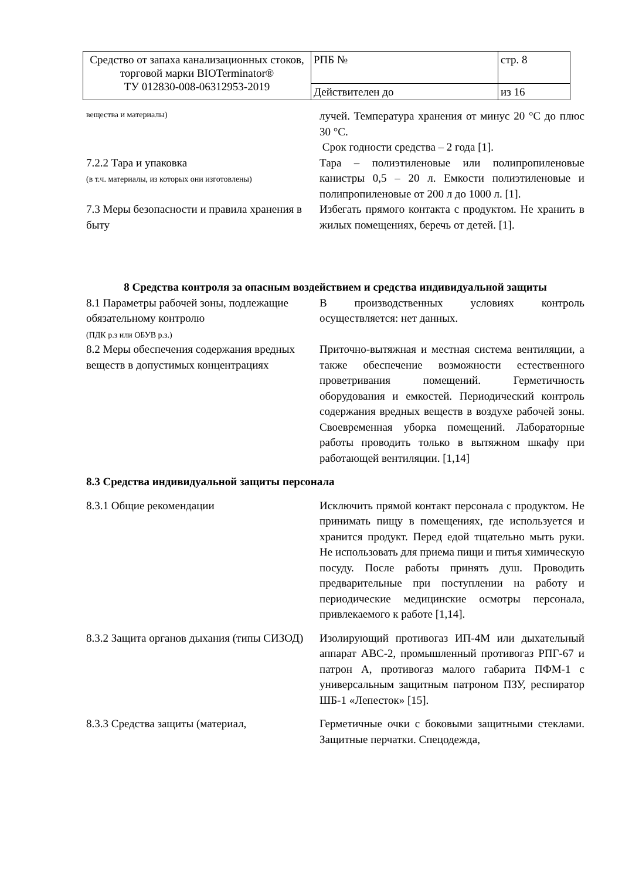| Средство от запаха канализационных стоков, торговой марки BIOTerminator® ТУ 012830-008-06312953-2019 | РПБ № | стр. 8 |
| | Действителен до | из 16 |
вещества и материалы)
лучей. Температура хранения от минус 20 °С до плюс 30 °С.
Срок годности средства – 2 года [1].
7.2.2 Тара и упаковка
(в т.ч. материалы, из которых они изготовлены)
Тара – полиэтиленовые или полипропиленовые канистры 0,5 – 20 л. Емкости полиэтиленовые и полипропиленовые от 200 л до 1000 л. [1].
7.3 Меры безопасности и правила хранения в быту
Избегать прямого контакта с продуктом. Не хранить в жилых помещениях, беречь от детей. [1].
8 Средства контроля за опасным воздействием и средства индивидуальной защиты
8.1 Параметры рабочей зоны, подлежащие обязательному контролю
(ПДК р.з или ОБУВ р.з.)
В производственных условиях контроль осуществляется: нет данных.
8.2 Меры обеспечения содержания вредных веществ в допустимых концентрациях
Приточно-вытяжная и местная система вентиляции, а также обеспечение возможности естественного проветривания помещений. Герметичность оборудования и емкостей. Периодический контроль содержания вредных веществ в воздухе рабочей зоны. Своевременная уборка помещений. Лабораторные работы проводить только в вытяжном шкафу при работающей вентиляции. [1,14]
8.3 Средства индивидуальной защиты персонала
8.3.1 Общие рекомендации Исключить прямой контакт персонала с продуктом. Не принимать пищу в помещениях, где используется и хранится продукт. Перед едой тщательно мыть руки. Не использовать для приема пищи и питья химическую посуду. После работы принять душ. Проводить предварительные при поступлении на работу и периодические медицинские осмотры персонала, привлекаемого к работе [1,14].
8.3.2 Защита органов дыхания (типы СИЗОД)
Изолирующий противогаз ИП-4М или дыхательный аппарат АВС-2, промышленный противогаз РПГ-67 и патрон А, противогаз малого габарита ПФМ-1 с универсальным защитным патроном ПЗУ, респиратор ШБ-1 «Лепесток» [15].
8.3.3 Средства защиты (материал, Герметичные очки с боковыми защитными стеклами. Защитные перчатки. Спецодежда,